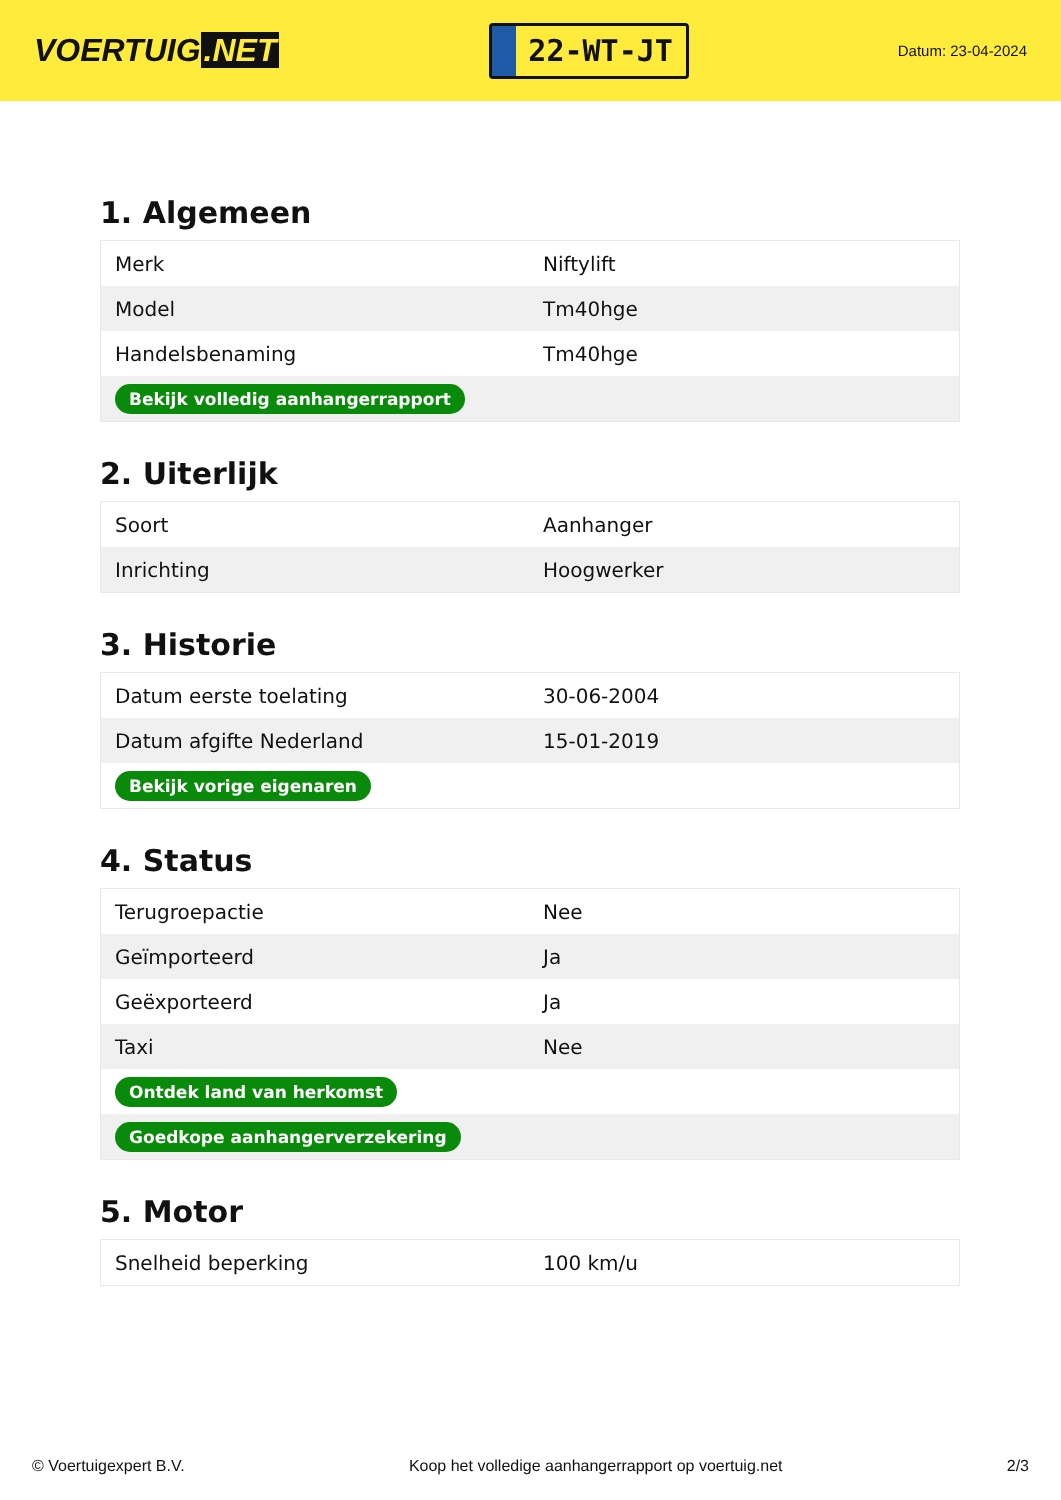VOERTUIG.NET
22-WT-JT
Datum: 23-04-2024
1. Algemeen
| Merk | Niftylift |
| Model | Tm40hge |
| Handelsbenaming | Tm40hge |
| Bekijk volledig aanhangerrapport | |
2. Uiterlijk
| Soort | Aanhanger |
| Inrichting | Hoogwerker |
3. Historie
| Datum eerste toelating | 30-06-2004 |
| Datum afgifte Nederland | 15-01-2019 |
| Bekijk vorige eigenaren | |
4. Status
| Terugroepactie | Nee |
| Geïmporteerd | Ja |
| Geëxporteerd | Ja |
| Taxi | Nee |
| Ontdek land van herkomst | |
| Goedkope aanhangerverzekering | |
5. Motor
| Snelheid beperking | 100 km/u |
© Voertuigexpert B.V. Koop het volledige aanhangerrapport op voertuig.net 2/3